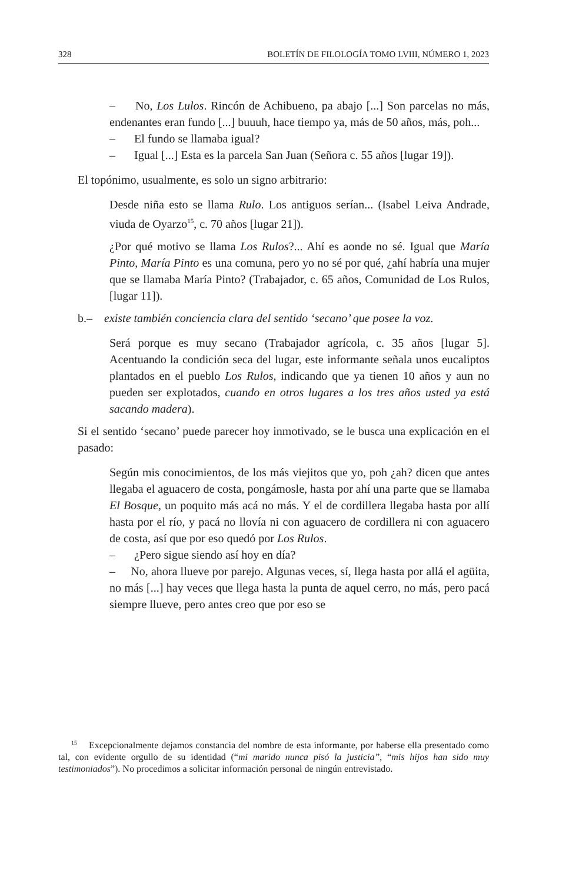328 BOLETÍN DE FILOLOGÍA TOMO LVIII, NÚMERO 1, 2023
– No, Los Lulos. Rincón de Achibueno, pa abajo [...] Son parcelas no más, endenantes eran fundo [...] buuuh, hace tiempo ya, más de 50 años, más, poh...
– El fundo se llamaba igual?
– Igual [...] Esta es la parcela San Juan (Señora c. 55 años [lugar 19]).
El topónimo, usualmente, es solo un signo arbitrario:
Desde niña esto se llama Rulo. Los antiguos serían... (Isabel Leiva Andrade, viuda de Oyarzo<sup>15</sup>, c. 70 años [lugar 21]).
¿Por qué motivo se llama Los Rulos?... Ahí es aonde no sé. Igual que María Pinto, María Pinto es una comuna, pero yo no sé por qué, ¿ahí habría una mujer que se llamaba María Pinto? (Trabajador, c. 65 años, Comunidad de Los Rulos, [lugar 11]).
b.– existe también conciencia clara del sentido ‘secano’ que posee la voz.
Será porque es muy secano (Trabajador agrícola, c. 35 años [lugar 5]. Acentuando la condición seca del lugar, este informante señala unos eucaliptos plantados en el pueblo Los Rulos, indicando que ya tienen 10 años y aun no pueden ser explotados, cuando en otros lugares a los tres años usted ya está sacando madera).
Si el sentido ‘secano’ puede parecer hoy inmotivado, se le busca una explicación en el pasado:
Según mis conocimientos, de los más viejitos que yo, poh ¿ah? dicen que antes llegaba el aguacero de costa, pongámosle, hasta por ahí una parte que se llamaba El Bosque, un poquito más acá no más. Y el de cordillera llegaba hasta por allí hasta por el río, y pacá no llovía ni con aguacero de cordillera ni con aguacero de costa, así que por eso quedó por Los Rulos.
– ¿Pero sigue siendo así hoy en día?
– No, ahora llueve por parejo. Algunas veces, sí, llega hasta por allá el agüita, no más [...] hay veces que llega hasta la punta de aquel cerro, no más, pero pacá siempre llueve, pero antes creo que por eso se
<sup>15</sup> Excepcionalmente dejamos constancia del nombre de esta informante, por haberse ella presentado como tal, con evidente orgullo de su identidad (“mi marido nunca pisó la justicia”, “mis hijos han sido muy testimoniados”). No procedimos a solicitar información personal de ningún entrevistado.